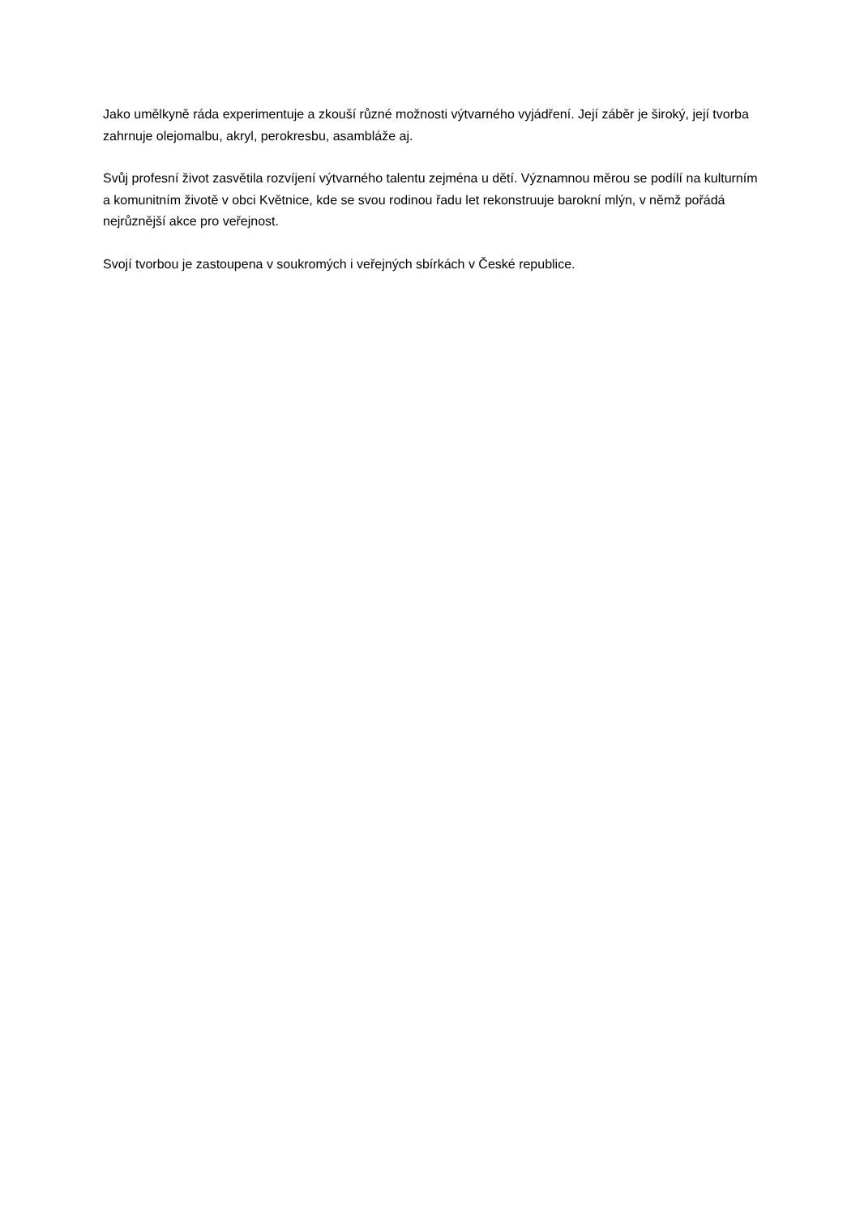Jako umělkyně ráda experimentuje a zkouší různé možnosti výtvarného vyjádření. Její záběr je široký, její tvorba zahrnuje olejomalbu, akryl, perokresbu, asambláže aj.
Svůj profesní život zasvětila rozvíjení výtvarného talentu zejména u dětí. Významnou měrou se podílí na kulturním a komunitním životě v obci Květnice, kde se svou rodinou řadu let rekonstruuje barokní mlýn, v němž pořádá nejrůznější akce pro veřejnost.
Svojí tvorbou je zastoupena v soukromých i veřejných sbírkách v České republice.